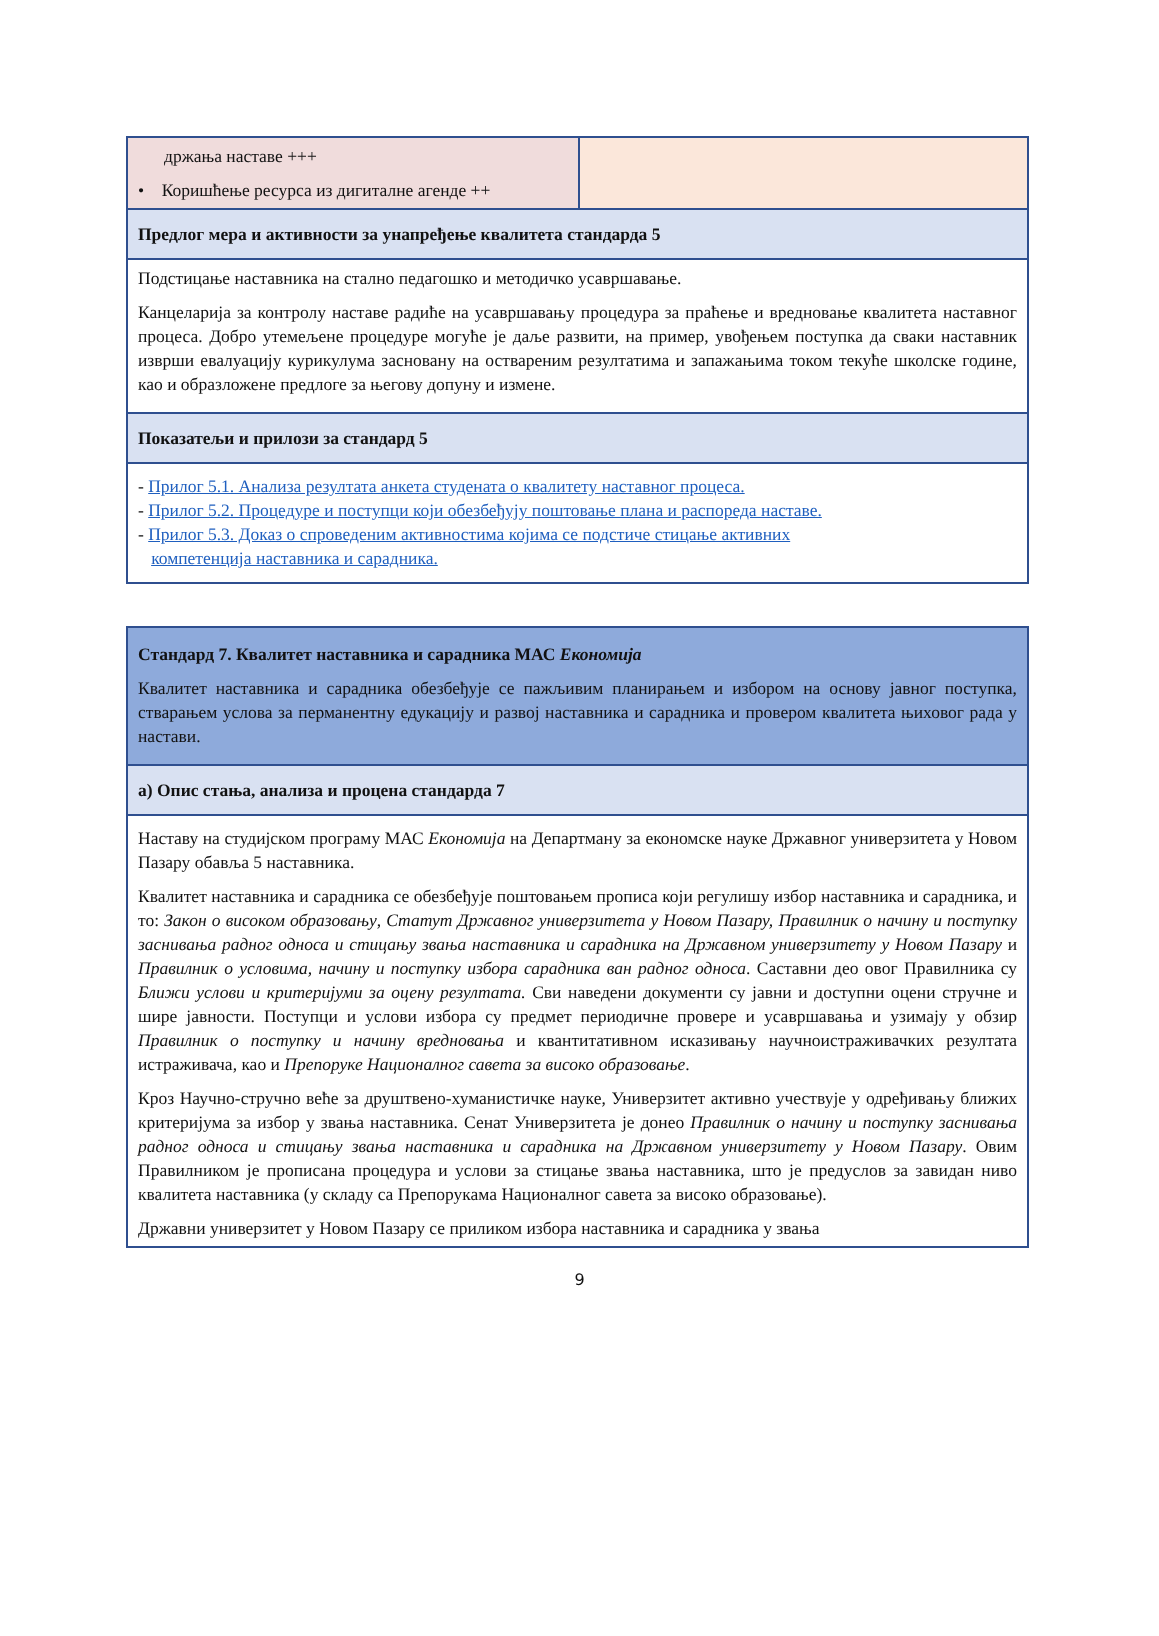| држања наставе +++ • Коришћење ресурса из дигиталне агенде ++ | |
| Предлог мера и активности за унапређење квалитета стандарда 5 | |
| Подстицање наставника на стално педагошко и методичко усавршавање. Канцеларија за контролу наставе радиће на усавршавању процедура за праћење и вредновање квалитета наставног процеса. Добро утемељене процедуре могуће је даље развити, на пример, увођењем поступка да сваки наставник изврши евалуацију курикулума засновану на оствареним резултатима и запажањима током текуће школске године, као и образложене предлоге за његову допуну и измене. | |
| Показатељи и прилози за стандард 5 | |
| - Прилог 5.1. Анализа резултата анкета студената о квалитету наставног процеса. - Прилог 5.2. Процедуре и поступци који обезбеђују поштовање плана и распореда наставе. - Прилог 5.3. Доказ о спроведеним активностима којима се подстиче стицање активних компетенција наставника и сарадника. | |
| Стандард 7. Квалитет наставника и сарадника МАС Економија Квалитет наставника и сарадника обезбеђује се пажљивим планирањем и избором на основу јавног поступка, стварањем услова за перманентну едукацију и развој наставника и сарадника и провером квалитета њиховог рада у настави. |
| а) Опис стања, анализа и процена стандарда 7 |
| Наставу на студијском програму МАС Економија на Департману за економске науке Државног универзитета у Новом Пазару обавља 5 наставника. Квалитет наставника и сарадника се обезбеђује поштовањем прописа који регулишу избор наставника и сарадника, и то: Закон о високом образовању , Статут Државног универзитета у Новом Пазару, Правилник о начину и поступку заснивања радног односа и стицању звања наставника и сарадника на Државном универзитету у Новом Пазару и Правилник о условима, начину и поступку избора сарадника ван радног односа . Саставни део овог Правилника су Ближи услови и критеријуми за оцену резултата. Сви наведени документи су јавни и доступни оцени стручне и шире јавности. Поступци и услови избора су предмет периодичне провере и усавршавања и узимају у обзир Правилник о поступку и начину вредновања и квантитативном исказивању научноистраживачких резултата истраживача, као и Препоруке Националног савета за високо образовање . Кроз Научно-стручно веће за друштвено-хуманистичке науке, Универзитет активно учествује у одређивању ближих критеријума за избор у звања наставника. Сенат Универзитета је донео Правилник о начину и поступку заснивања радног односа и стицању звања наставника и сарадника на Државном универзитету у Новом Пазару . Овим Правилником је прописана процедура и услови за стицање звања наставника, што је предуслов за завидан ниво квалитета наставника (у складу са Препорукама Националног савета за високо образовање). Државни универзитет у Новом Пазару се приликом избора наставника и сарадника у звања |
9